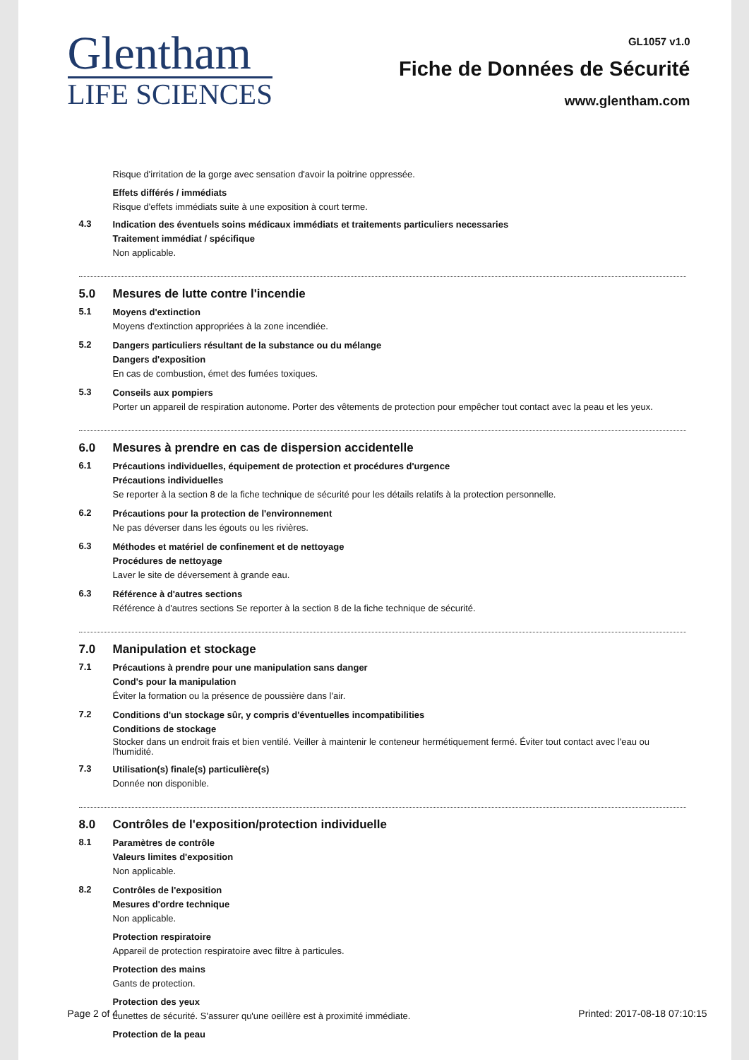Glentham
LIFE SCIENCES
GL1057 v1.0
Fiche de Données de Sécurité
www.glentham.com
Risque d'irritation de la gorge avec sensation d'avoir la poitrine oppressée.
Effets différés / immédiats
Risque d'effets immédiats suite à une exposition à court terme.
4.3
Indication des éventuels soins médicaux immédiats et traitements particuliers necessaries
Traitement immédiat / spécifique
Non applicable.
5.0 Mesures de lutte contre l'incendie
5.1
Moyens d'extinction
Moyens d'extinction appropriées à la zone incendiée.
5.2
Dangers particuliers résultant de la substance ou du mélange
Dangers d'exposition
En cas de combustion, émet des fumées toxiques.
5.3
Conseils aux pompiers
Porter un appareil de respiration autonome. Porter des vêtements de protection pour empêcher tout contact avec la peau et les yeux.
6.0 Mesures à prendre en cas de dispersion accidentelle
6.1
Précautions individuelles, équipement de protection et procédures d'urgence
Précautions individuelles
Se reporter à la section 8 de la fiche technique de sécurité pour les détails relatifs à la protection personnelle.
6.2
Précautions pour la protection de l'environnement
Ne pas déverser dans les égouts ou les rivières.
6.3
Méthodes et matériel de confinement et de nettoyage
Procédures de nettoyage
Laver le site de déversement à grande eau.
6.3
Référence à d'autres sections
Référence à d'autres sections Se reporter à la section 8 de la fiche technique de sécurité.
7.0 Manipulation et stockage
7.1
Précautions à prendre pour une manipulation sans danger
Cond's pour la manipulation
Éviter la formation ou la présence de poussière dans l'air.
7.2
Conditions d'un stockage sûr, y compris d'éventuelles incompatibilities
Conditions de stockage
Stocker dans un endroit frais et bien ventilé. Veiller à maintenir le conteneur hermétiquement fermé. Éviter tout contact avec l'eau ou l'humidité.
7.3
Utilisation(s) finale(s) particulière(s)
Donnée non disponible.
8.0 Contrôles de l'exposition/protection individuelle
8.1
Paramètres de contrôle
Valeurs limites d'exposition
Non applicable.
8.2
Contrôles de l'exposition
Mesures d'ordre technique
Non applicable.
Protection respiratoire
Appareil de protection respiratoire avec filtre à particules.
Protection des mains
Gants de protection.
Protection des yeux
Lunettes de sécurité. S'assurer qu'une oeillère est à proximité immédiate.
Protection de la peau
Page 2 of 4 Printed: 2017-08-18 07:10:15